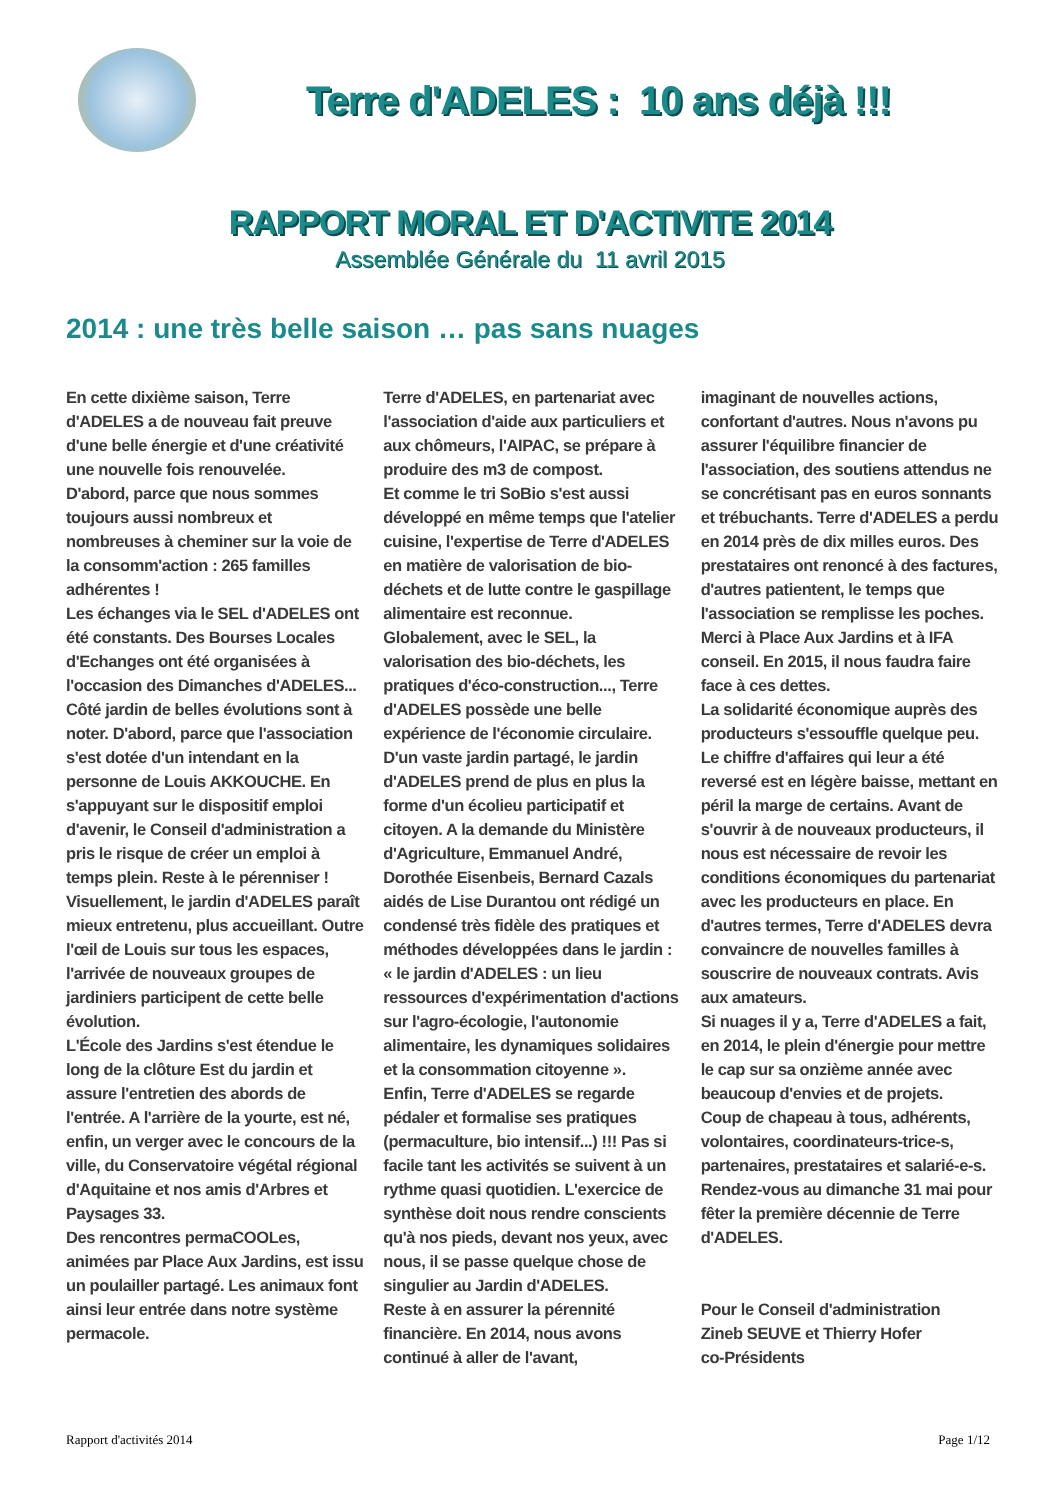Terre d'ADELES : 10 ans déjà !!!
RAPPORT MORAL ET D'ACTIVITE 2014
Assemblée Générale du 11 avril 2015
2014 : une très belle saison … pas sans nuages
En cette dixième saison, Terre d'ADELES a de nouveau fait preuve d'une belle énergie et d'une créativité une nouvelle fois renouvelée.
D'abord, parce que nous sommes toujours aussi nombreux et nombreuses à cheminer sur la voie de la consomm'action : 265 familles adhérentes !
Les échanges via le SEL d'ADELES ont été constants. Des Bourses Locales d'Echanges ont été organisées à l'occasion des Dimanches d'ADELES...
Côté jardin de belles évolutions sont à noter. D'abord, parce que l'association s'est dotée d'un intendant en la personne de Louis AKKOUCHE. En s'appuyant sur le dispositif emploi d'avenir, le Conseil d'administration a pris le risque de créer un emploi à temps plein. Reste à le pérenniser !
Visuellement, le jardin d'ADELES paraît mieux entretenu, plus accueillant. Outre l'œil de Louis sur tous les espaces, l'arrivée de nouveaux groupes de jardiniers participent de cette belle évolution.
L'École des Jardins s'est étendue le long de la clôture Est du jardin et assure l'entretien des abords de l'entrée. A l'arrière de la yourte, est né, enfin, un verger avec le concours de la ville, du Conservatoire végétal régional d'Aquitaine et nos amis d'Arbres et Paysages 33.
Des rencontres permaCOOLes, animées par Place Aux Jardins, est issu un poulailler partagé. Les animaux font ainsi leur entrée dans notre système permacole.
Terre d'ADELES, en partenariat avec l'association d'aide aux particuliers et aux chômeurs, l'AIPAC, se prépare à produire des m3 de compost.
Et comme le tri SoBio s'est aussi développé en même temps que l'atelier cuisine, l'expertise de Terre d'ADELES en matière de valorisation de bio-déchets et de lutte contre le gaspillage alimentaire est reconnue.
Globalement, avec le SEL, la valorisation des bio-déchets, les pratiques d'éco-construction..., Terre d'ADELES possède une belle expérience de l'économie circulaire.
D'un vaste jardin partagé, le jardin d'ADELES prend de plus en plus la forme d'un écolieu participatif et citoyen. A la demande du Ministère d'Agriculture, Emmanuel André, Dorothée Eisenbeis, Bernard Cazals aidés de Lise Durantou ont rédigé un condensé très fidèle des pratiques et méthodes développées dans le jardin : « le jardin d'ADELES : un lieu ressources d'expérimentation d'actions sur l'agro-écologie, l'autonomie alimentaire, les dynamiques solidaires et la consommation citoyenne ».
Enfin, Terre d'ADELES se regarde pédaler et formalise ses pratiques (permaculture, bio intensif...) !!! Pas si facile tant les activités se suivent à un rythme quasi quotidien. L'exercice de synthèse doit nous rendre conscients qu'à nos pieds, devant nos yeux, avec nous, il se passe quelque chose de singulier au Jardin d'ADELES.
Reste à en assurer la pérennité financière. En 2014, nous avons continué à aller de l'avant,
imaginant de nouvelles actions, confortant d'autres. Nous n'avons pu assurer l'équilibre financier de l'association, des soutiens attendus ne se concrétisant pas en euros sonnants et trébuchants. Terre d'ADELES a perdu en 2014 près de dix milles euros. Des prestataires ont renoncé à des factures, d'autres patientent, le temps que l'association se remplisse les poches. Merci à Place Aux Jardins et à IFA conseil. En 2015, il nous faudra faire face à ces dettes.
La solidarité économique auprès des producteurs s'essouffle quelque peu. Le chiffre d'affaires qui leur a été reversé est en légère baisse, mettant en péril la marge de certains. Avant de s'ouvrir à de nouveaux producteurs, il nous est nécessaire de revoir les conditions économiques du partenariat avec les producteurs en place. En d'autres termes, Terre d'ADELES devra convaincre de nouvelles familles à souscrire de nouveaux contrats. Avis aux amateurs.
Si nuages il y a, Terre d'ADELES a fait, en 2014, le plein d'énergie pour mettre le cap sur sa onzième année avec beaucoup d'envies et de projets.
Coup de chapeau à tous, adhérents, volontaires, coordinateurs-trice-s, partenaires, prestataires et salarié-e-s. Rendez-vous au dimanche 31 mai pour fêter la première décennie de Terre d'ADELES.
Pour le Conseil d'administration
Zineb SEUVE et Thierry Hofer
co-Présidents
Rapport d'activités 2014 Page 1/12